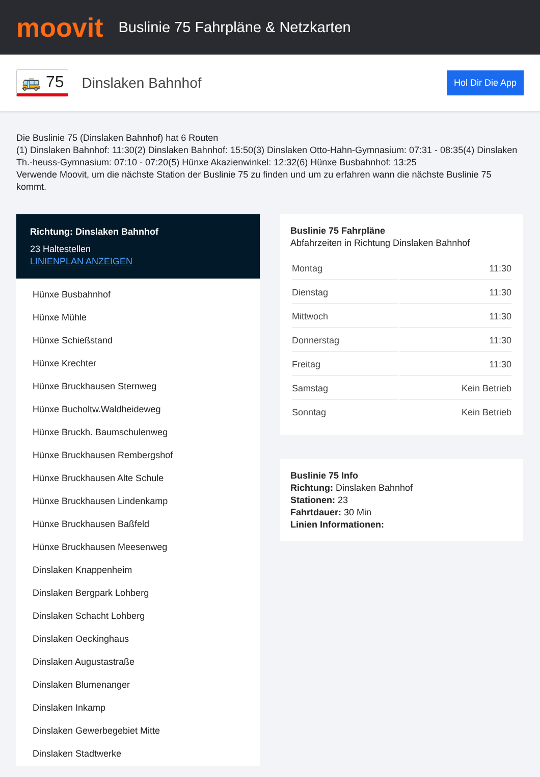moovit
Buslinie 75 Fahrpläne & Netzkarten
🚌 75 Dinslaken Bahnhof Hol Dir Die App
Die Buslinie 75 (Dinslaken Bahnhof) hat 6 Routen
(1) Dinslaken Bahnhof: 11:30(2) Dinslaken Bahnhof: 15:50(3) Dinslaken Otto-Hahn-Gymnasium: 07:31 - 08:35(4) Dinslaken Th.-heuss-Gymnasium: 07:10 - 07:20(5) Hünxe Akazienwinkel: 12:32(6) Hünxe Busbahnhof: 13:25
Verwende Moovit, um die nächste Station der Buslinie 75 zu finden und um zu erfahren wann die nächste Buslinie 75 kommt.
Richtung: Dinslaken Bahnhof
23 Haltestellen
LINIENPLAN ANZEIGEN
Hünxe Busbahnhof
Hünxe Mühle
Hünxe Schießstand
Hünxe Krechter
Hünxe Bruckhausen Sternweg
Hünxe Bucholtw.Waldheideweg
Hünxe Bruckh. Baumschulenweg
Hünxe Bruckhausen Rembergshof
Hünxe Bruckhausen Alte Schule
Hünxe Bruckhausen Lindenkamp
Hünxe Bruckhausen Baßfeld
Hünxe Bruckhausen Meesenweg
Dinslaken Knappenheim
Dinslaken Bergpark Lohberg
Dinslaken Schacht Lohberg
Dinslaken Oeckinghaus
Dinslaken Augustastraße
Dinslaken Blumenanger
Dinslaken Inkamp
Dinslaken Gewerbegebiet Mitte
Dinslaken Stadtwerke
Buslinie 75 Fahrpläne
Abfahrzeiten in Richtung Dinslaken Bahnhof
| Montag | 11:30 |
| Dienstag | 11:30 |
| Mittwoch | 11:30 |
| Donnerstag | 11:30 |
| Freitag | 11:30 |
| Samstag | Kein Betrieb |
| Sonntag | Kein Betrieb |
Buslinie 75 Info
Richtung: Dinslaken Bahnhof
Stationen: 23
Fahrtdauer: 30 Min
Linien Informationen: